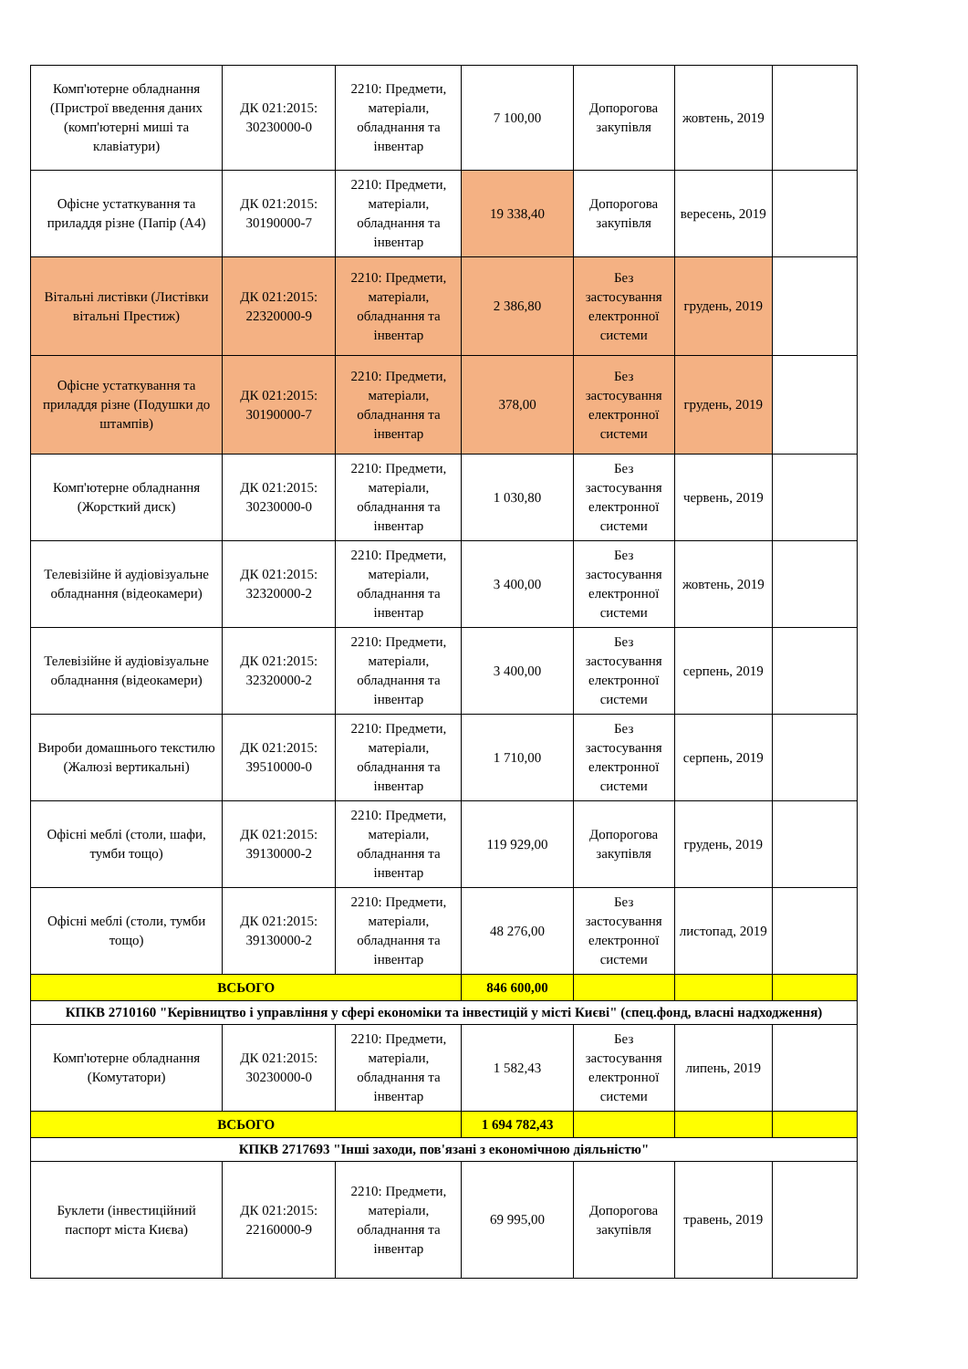| Комп'ютерне обладнання (Пристрої введення даних (комп'ютерні миші та клавіатури) | ДК 021:2015: 30230000-0 | 2210: Предмети, матеріали, обладнання та інвентар | 7 100,00 | Допорогова закупівля | жовтень, 2019 | |
| Офісне устаткування та приладдя різне (Папір (А4) | ДК 021:2015: 30190000-7 | 2210: Предмети, матеріали, обладнання та інвентар | 19 338,40 | Допорогова закупівля | вересень, 2019 | |
| Вітальні листівки (Листівки вітальні Престиж) | ДК 021:2015: 22320000-9 | 2210: Предмети, матеріали, обладнання та інвентар | 2 386,80 | Без застосування електронної системи | грудень, 2019 | |
| Офісне устаткування та приладдя різне (Подушки до штампів) | ДК 021:2015: 30190000-7 | 2210: Предмети, матеріали, обладнання та інвентар | 378,00 | Без застосування електронної системи | грудень, 2019 | |
| Комп'ютерне обладнання (Жорсткий диск) | ДК 021:2015: 30230000-0 | 2210: Предмети, матеріали, обладнання та інвентар | 1 030,80 | Без застосування електронної системи | червень, 2019 | |
| Телевізійне й аудіовізуальне обладнання (відеокамери) | ДК 021:2015: 32320000-2 | 2210: Предмети, матеріали, обладнання та інвентар | 3 400,00 | Без застосування електронної системи | жовтень, 2019 | |
| Телевізійне й аудіовізуальне обладнання (відеокамери) | ДК 021:2015: 32320000-2 | 2210: Предмети, матеріали, обладнання та інвентар | 3 400,00 | Без застосування електронної системи | серпень, 2019 | |
| Вироби домашнього текстилю (Жалюзі вертикальні) | ДК 021:2015: 39510000-0 | 2210: Предмети, матеріали, обладнання та інвентар | 1 710,00 | Без застосування електронної системи | серпень, 2019 | |
| Офісні меблі (столи, шафи, тумби тощо) | ДК 021:2015: 39130000-2 | 2210: Предмети, матеріали, обладнання та інвентар | 119 929,00 | Допорогова закупівля | грудень, 2019 | |
| Офісні меблі (столи, тумби тощо) | ДК 021:2015: 39130000-2 | 2210: Предмети, матеріали, обладнання та інвентар | 48 276,00 | Без застосування електронної системи | листопад, 2019 | |
| ВСЬОГО | | | 846 600,00 | | | |
| КПКВ 2710160 "Керівництво і управління у сфері економіки та інвестицій у місті Києві" (спец.фонд, власні надходження) | | | | | | |
| Комп'ютерне обладнання (Комутатори) | ДК 021:2015: 30230000-0 | 2210: Предмети, матеріали, обладнання та інвентар | 1 582,43 | Без застосування електронної системи | липень, 2019 | |
| ВСЬОГО | | | 1 694 782,43 | | | |
| КПКВ 2717693 "Інші заходи, пов'язані з економічною діяльністю" | | | | | | |
| Буклети (інвестиційний паспорт міста Києва) | ДК 021:2015: 22160000-9 | 2210: Предмети, матеріали, обладнання та інвентар | 69 995,00 | Допорогова закупівля | травень, 2019 | |